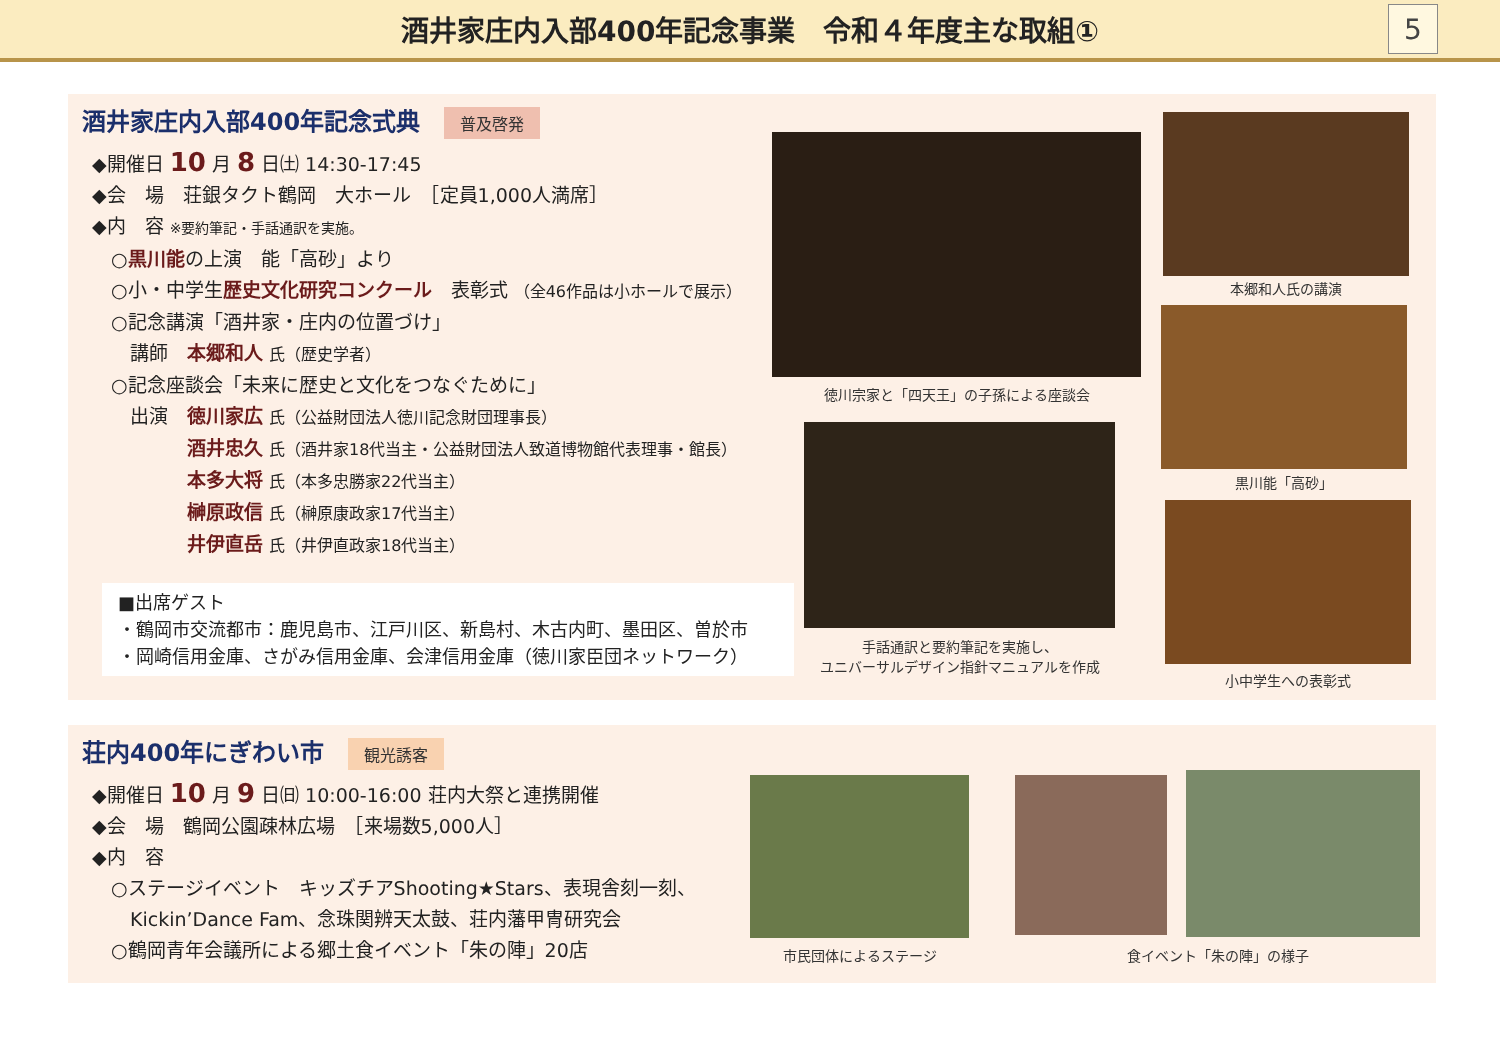酒井家庄内入部400年記念事業　令和４年度主な取組①
5
酒井家庄内入部400年記念式典 普及啓発
◆開催日 10 月 8 日㈯ 14:30-17:45
◆会　場　荘銀タクト鶴岡　大ホール　［定員1,000人満席］
◆内　容 ※要約筆記・手話通訳を実施。
　○黒川能の上演　能「高砂」より
　○小・中学生歴史文化研究コンクール　表彰式 （全46作品は小ホールで展示）
　○記念講演「酒井家・庄内の位置づけ」
　　講師　本郷和人 氏（歴史学者）
　○記念座談会「未来に歴史と文化をつなぐために」
　　出演　徳川家広 氏（公益財団法人徳川記念財団理事長）
　　　　　酒井忠久 氏（酒井家18代当主・公益財団法人致道博物館代表理事・館長）
　　　　　本多大将 氏（本多忠勝家22代当主）
　　　　　榊原政信 氏（榊原康政家17代当主）
　　　　　井伊直岳 氏（井伊直政家18代当主）
■出席ゲスト
・鶴岡市交流都市：鹿児島市、江戸川区、新島村、木古内町、墨田区、曽於市
・岡崎信用金庫、さがみ信用金庫、会津信用金庫（徳川家臣団ネットワーク）
徳川宗家と「四天王」の子孫による座談会
本郷和人氏の講演
黒川能「高砂」
手話通訳と要約筆記を実施し、
ユニバーサルデザイン指針マニュアルを作成
小中学生への表彰式
荘内400年にぎわい市 観光誘客
◆開催日 10 月 9 日㈰ 10:00-16:00 荘内大祭と連携開催
◆会　場　鶴岡公園疎林広場　［来場数5,000人］
◆内　容
　○ステージイベント　キッズチアShooting★Stars、表現舎刻一刻、
　　Kickin’Dance Fam、念珠関辨天太鼓、荘内藩甲冑研究会
　○鶴岡青年会議所による郷土食イベント「朱の陣」20店
市民団体によるステージ 食イベント「朱の陣」の様子